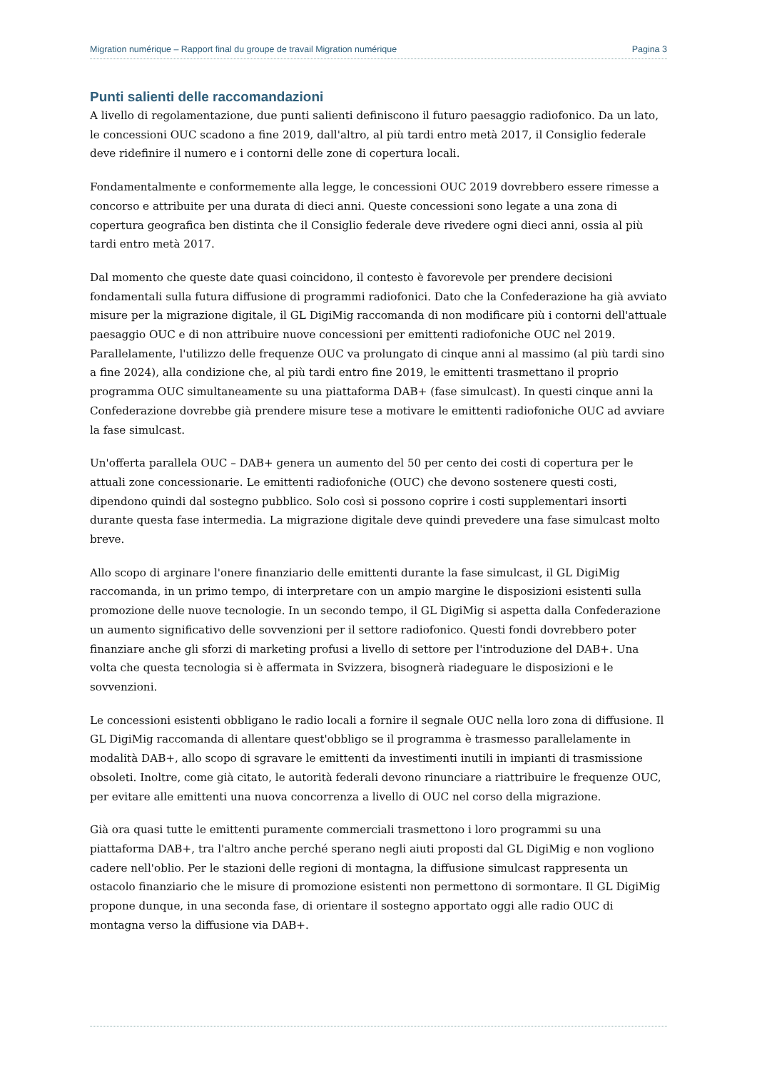Migration numérique – Rapport final du groupe de travail Migration numérique Pagina 3
Punti salienti delle raccomandazioni
A livello di regolamentazione, due punti salienti definiscono il futuro paesaggio radiofonico. Da un lato, le concessioni OUC scadono a fine 2019, dall'altro, al più tardi entro metà 2017, il Consiglio federale deve ridefinire il numero e i contorni delle zone di copertura locali.
Fondamentalmente e conformemente alla legge, le concessioni OUC 2019 dovrebbero essere rimesse a concorso e attribuite per una durata di dieci anni. Queste concessioni sono legate a una zona di copertura geografica ben distinta che il Consiglio federale deve rivedere ogni dieci anni, ossia al più tardi entro metà 2017.
Dal momento che queste date quasi coincidono, il contesto è favorevole per prendere decisioni fondamentali sulla futura diffusione di programmi radiofonici. Dato che la Confederazione ha già avviato misure per la migrazione digitale, il GL DigiMig raccomanda di non modificare più i contorni dell'attuale paesaggio OUC e di non attribuire nuove concessioni per emittenti radiofoniche OUC nel 2019. Parallelamente, l'utilizzo delle frequenze OUC va prolungato di cinque anni al massimo (al più tardi sino a fine 2024), alla condizione che, al più tardi entro fine 2019, le emittenti trasmettano il proprio programma OUC simultaneamente su una piattaforma DAB+ (fase simulcast). In questi cinque anni la Confederazione dovrebbe già prendere misure tese a motivare le emittenti radiofoniche OUC ad avviare la fase simulcast.
Un'offerta parallela OUC – DAB+ genera un aumento del 50 per cento dei costi di copertura per le attuali zone concessionarie. Le emittenti radiofoniche (OUC) che devono sostenere questi costi, dipendono quindi dal sostegno pubblico. Solo così si possono coprire i costi supplementari insorti durante questa fase intermedia. La migrazione digitale deve quindi prevedere una fase simulcast molto breve.
Allo scopo di arginare l'onere finanziario delle emittenti durante la fase simulcast, il GL DigiMig raccomanda, in un primo tempo, di interpretare con un ampio margine le disposizioni esistenti sulla promozione delle nuove tecnologie. In un secondo tempo, il GL DigiMig si aspetta dalla Confederazione un aumento significativo delle sovvenzioni per il settore radiofonico. Questi fondi dovrebbero poter finanziare anche gli sforzi di marketing profusi a livello di settore per l'introduzione del DAB+. Una volta che questa tecnologia si è affermata in Svizzera, bisognerà riadeguare le disposizioni e le sovvenzioni.
Le concessioni esistenti obbligano le radio locali a fornire il segnale OUC nella loro zona di diffusione. Il GL DigiMig raccomanda di allentare quest'obbligo se il programma è trasmesso parallelamente in modalità DAB+, allo scopo di sgravare le emittenti da investimenti inutili in impianti di trasmissione obsoleti. Inoltre, come già citato, le autorità federali devono rinunciare a riattribuire le frequenze OUC, per evitare alle emittenti una nuova concorrenza a livello di OUC nel corso della migrazione.
Già ora quasi tutte le emittenti puramente commerciali trasmettono i loro programmi su una piattaforma DAB+, tra l'altro anche perché sperano negli aiuti proposti dal GL DigiMig e non vogliono cadere nell'oblio. Per le stazioni delle regioni di montagna, la diffusione simulcast rappresenta un ostacolo finanziario che le misure di promozione esistenti non permettono di sormontare. Il GL DigiMig propone dunque, in una seconda fase, di orientare il sostegno apportato oggi alle radio OUC di montagna verso la diffusione via DAB+.